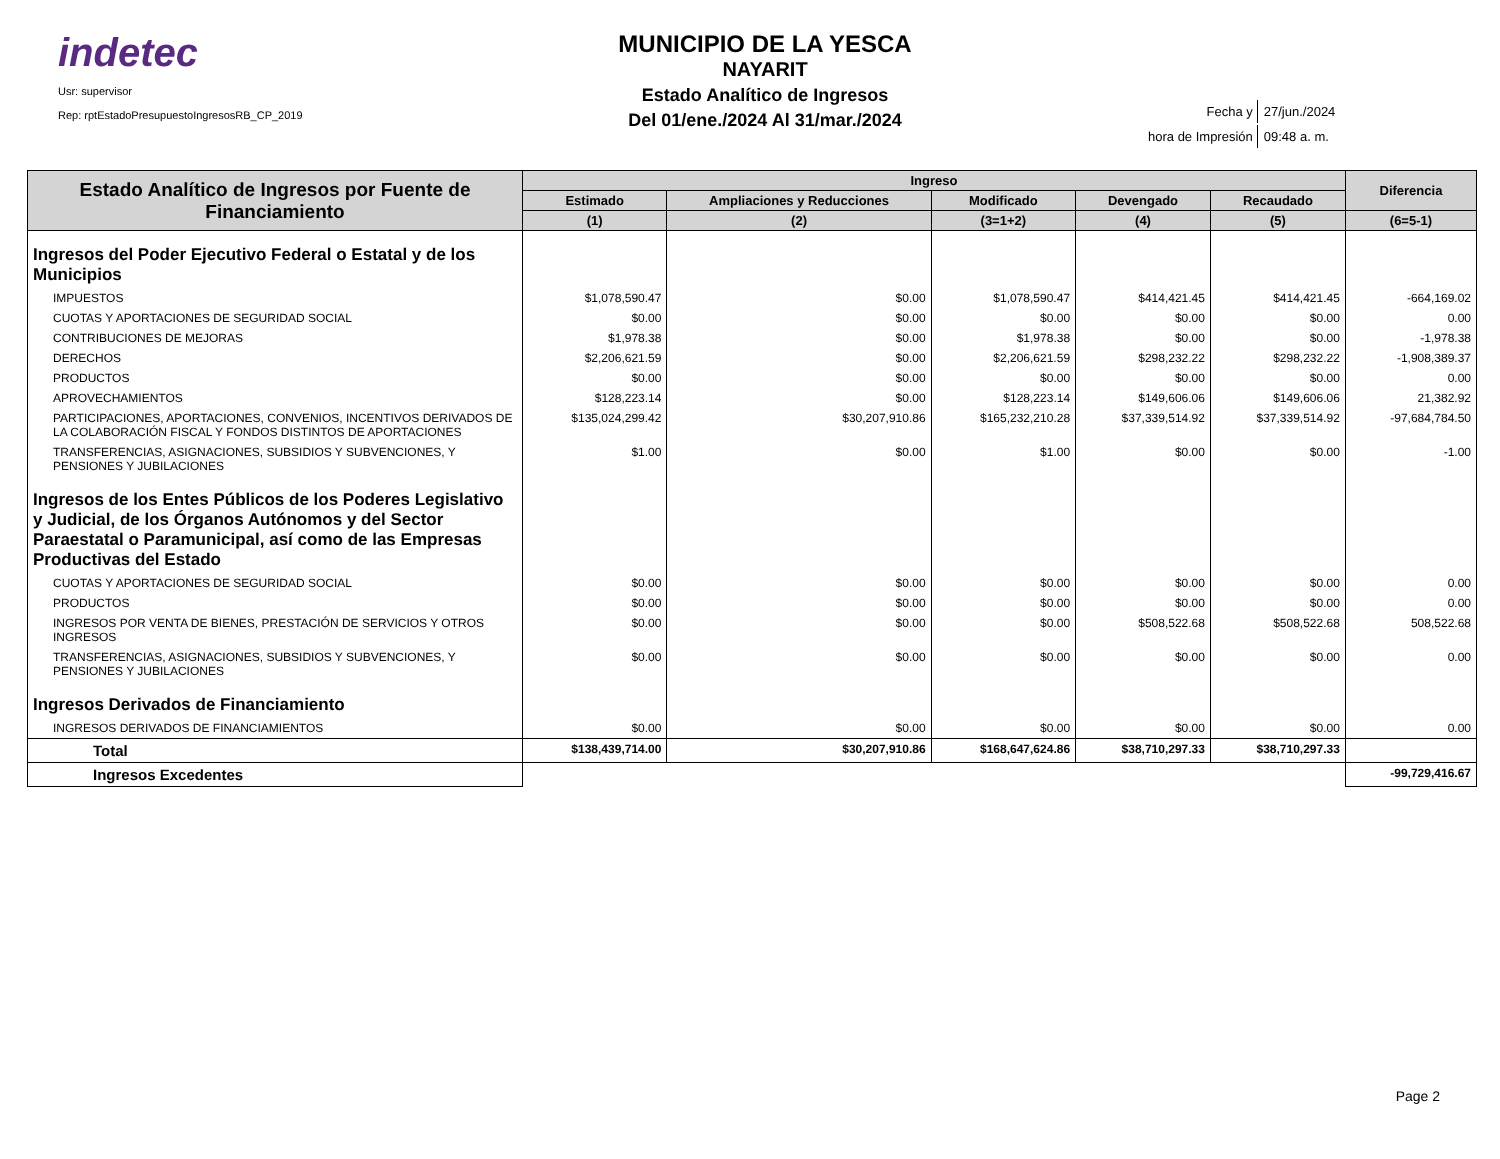indetec
Usr: supervisor
Rep: rptEstadoPresupuestoIngresosRB_CP_2019
MUNICIPIO DE LA YESCA
NAYARIT
Estado Analítico de Ingresos
Del 01/ene./2024 Al 31/mar./2024
| Fecha y | 27/jun./2024 |
| hora de Impresión | 09:48 a. m. |
| Estado Analítico de Ingresos por Fuente de Financiamiento | Ingreso | | | | | Diferencia |
| --- | --- | --- | --- | --- | --- | --- |
| | Estimado | Ampliaciones y Reducciones | Modificado | Devengado | Recaudado | |
| | (1) | (2) | (3=1+2) | (4) | (5) | (6=5-1) |
| Ingresos del Poder Ejecutivo Federal o Estatal y de los Municipios | | | | | | |
| IMPUESTOS | $1,078,590.47 | $0.00 | $1,078,590.47 | $414,421.45 | $414,421.45 | -664,169.02 |
| CUOTAS Y APORTACIONES DE SEGURIDAD SOCIAL | $0.00 | $0.00 | $0.00 | $0.00 | $0.00 | 0.00 |
| CONTRIBUCIONES DE MEJORAS | $1,978.38 | $0.00 | $1,978.38 | $0.00 | $0.00 | -1,978.38 |
| DERECHOS | $2,206,621.59 | $0.00 | $2,206,621.59 | $298,232.22 | $298,232.22 | -1,908,389.37 |
| PRODUCTOS | $0.00 | $0.00 | $0.00 | $0.00 | $0.00 | 0.00 |
| APROVECHAMIENTOS | $128,223.14 | $0.00 | $128,223.14 | $149,606.06 | $149,606.06 | 21,382.92 |
| PARTICIPACIONES, APORTACIONES, CONVENIOS, INCENTIVOS DERIVADOS DE LA COLABORACIÓN FISCAL Y FONDOS DISTINTOS DE APORTACIONES | $135,024,299.42 | $30,207,910.86 | $165,232,210.28 | $37,339,514.92 | $37,339,514.92 | -97,684,784.50 |
| TRANSFERENCIAS, ASIGNACIONES, SUBSIDIOS Y SUBVENCIONES, Y PENSIONES Y JUBILACIONES | $1.00 | $0.00 | $1.00 | $0.00 | $0.00 | -1.00 |
| Ingresos de los Entes Públicos de los Poderes Legislativo y Judicial, de los Órganos Autónomos y del Sector Paraestatal o Paramunicipal, así como de las Empresas Productivas del Estado | | | | | | |
| CUOTAS Y APORTACIONES DE SEGURIDAD SOCIAL | $0.00 | $0.00 | $0.00 | $0.00 | $0.00 | 0.00 |
| PRODUCTOS | $0.00 | $0.00 | $0.00 | $0.00 | $0.00 | 0.00 |
| INGRESOS POR VENTA DE BIENES, PRESTACIÓN DE SERVICIOS Y OTROS INGRESOS | $0.00 | $0.00 | $0.00 | $508,522.68 | $508,522.68 | 508,522.68 |
| TRANSFERENCIAS, ASIGNACIONES, SUBSIDIOS Y SUBVENCIONES, Y PENSIONES Y JUBILACIONES | $0.00 | $0.00 | $0.00 | $0.00 | $0.00 | 0.00 |
| Ingresos Derivados de Financiamiento | | | | | | |
| INGRESOS DERIVADOS DE FINANCIAMIENTOS | $0.00 | $0.00 | $0.00 | $0.00 | $0.00 | 0.00 |
| Total | $138,439,714.00 | $30,207,910.86 | $168,647,624.86 | $38,710,297.33 | $38,710,297.33 | |
| Ingresos Excedentes | | | | | | -99,729,416.67 |
Page 2